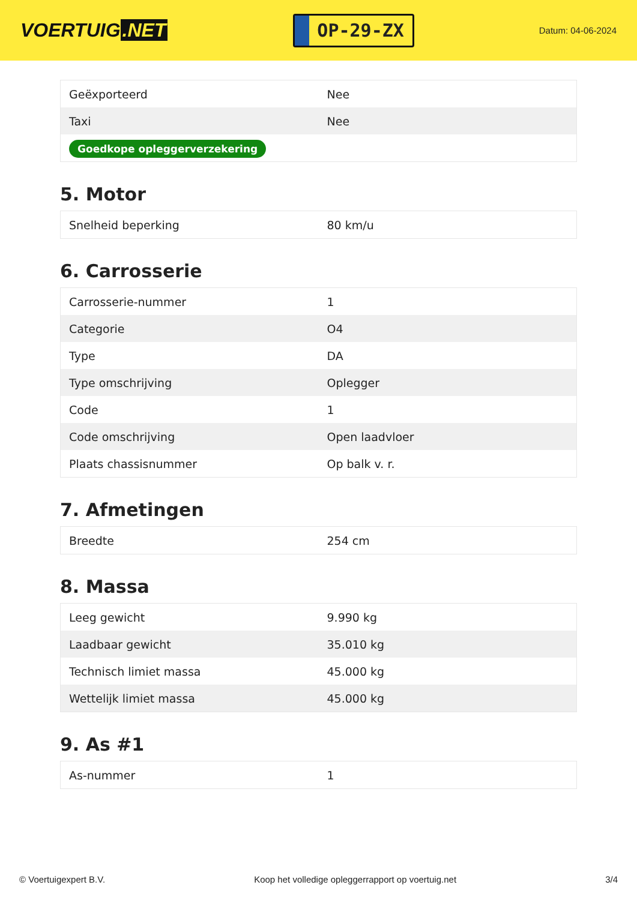VOERTUIG.NET
OP-29-ZX
Datum: 04-06-2024
| Geëxporteerd | Nee |
| Taxi | Nee |
| Goedkope opleggerverzekering | |
5. Motor
| Snelheid beperking | 80 km/u |
6. Carrosserie
| Carrosserie-nummer | 1 |
| Categorie | O4 |
| Type | DA |
| Type omschrijving | Oplegger |
| Code | 1 |
| Code omschrijving | Open laadvloer |
| Plaats chassisnummer | Op balk v. r. |
7. Afmetingen
| Breedte | 254 cm |
8. Massa
| Leeg gewicht | 9.990 kg |
| Laadbaar gewicht | 35.010 kg |
| Technisch limiet massa | 45.000 kg |
| Wettelijk limiet massa | 45.000 kg |
9. As #1
| As-nummer | 1 |
© Voertuigexpert B.V. Koop het volledige opleggerrapport op voertuig.net 3/4